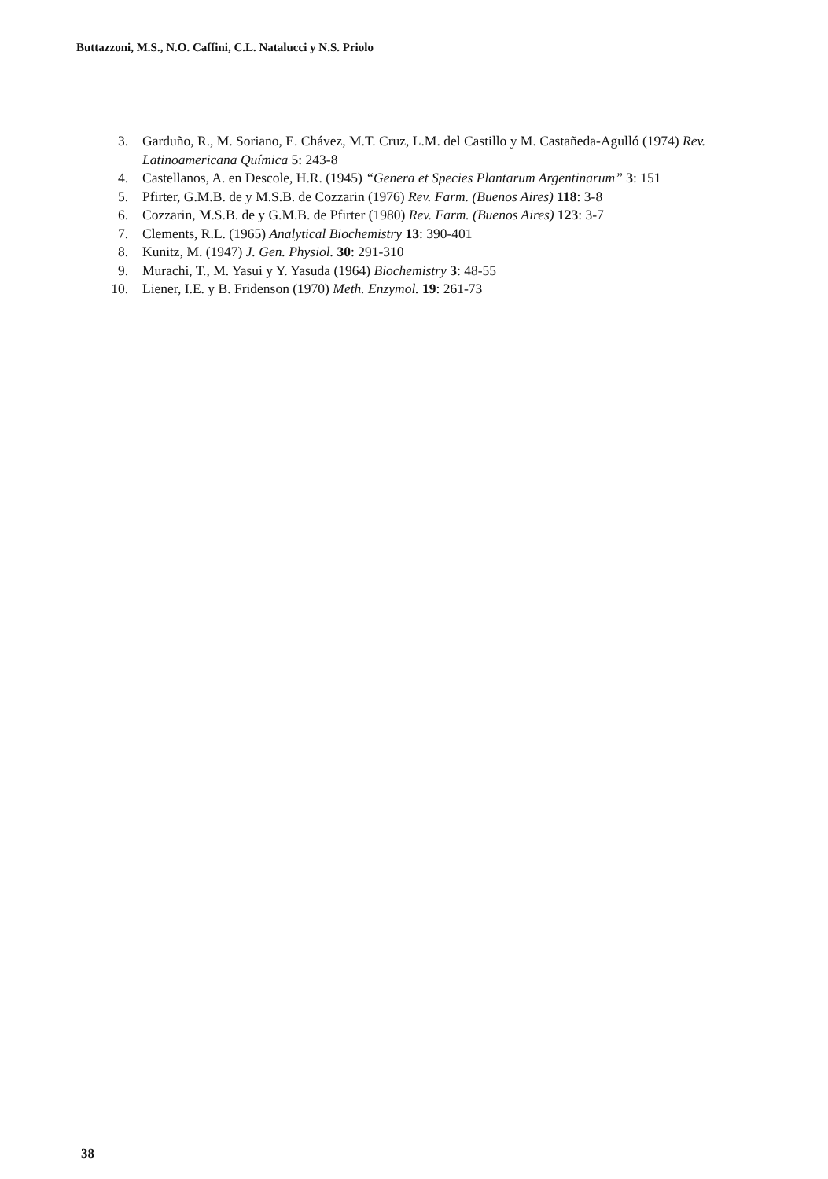Buttazzoni, M.S., N.O. Caffini, C.L. Natalucci y N.S. Priolo
3. Garduño, R., M. Soriano, E. Chávez, M.T. Cruz, L.M. del Castillo y M. Castañeda-Agulló (1974) Rev. Latinoamericana Química 5: 243-8
4. Castellanos, A. en Descole, H.R. (1945) “Genera et Species Plantarum Argentinarum” 3: 151
5. Pfirter, G.M.B. de y M.S.B. de Cozzarin (1976) Rev. Farm. (Buenos Aires) 118: 3-8
6. Cozzarin, M.S.B. de y G.M.B. de Pfirter (1980) Rev. Farm. (Buenos Aires) 123: 3-7
7. Clements, R.L. (1965) Analytical Biochemistry 13: 390-401
8. Kunitz, M. (1947) J. Gen. Physiol. 30: 291-310
9. Murachi, T., M. Yasui y Y. Yasuda (1964) Biochemistry 3: 48-55
10. Liener, I.E. y B. Fridenson (1970) Meth. Enzymol. 19: 261-73
38